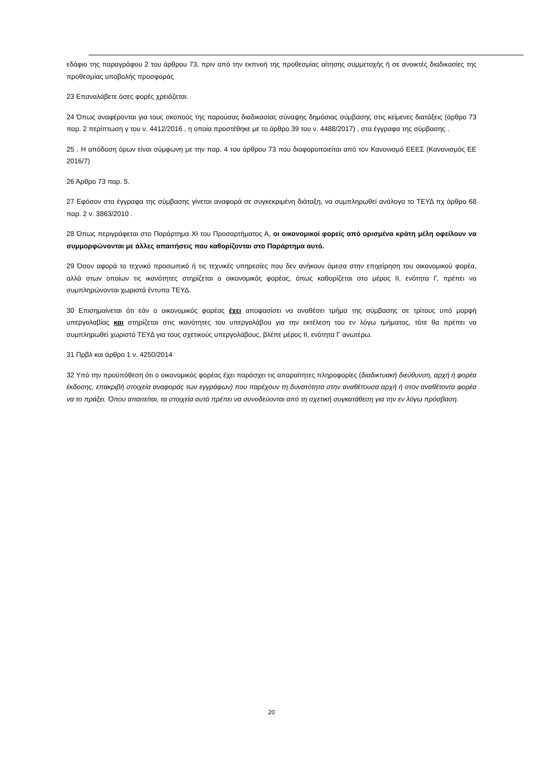εδάφιο της παραγράφου 2 του άρθρου 73, πριν από την εκπνοή της προθεσμίας αίτησης συμμετοχής ή σε ανοικτές διαδικασίες της προθεσμίας υποβολής προσφοράς
23 Επαναλάβετε όσες φορές χρειάζεται.
24 Όπως αναφέρονται για τους σκοπούς της παρούσας διαδικασίας σύναψης δημόσιας σύμβασης στις κείμενες διατάξεις (άρθρο 73 παρ. 2 περίπτωση γ του ν. 4412/2016 , η οποία προστέθηκε με το άρθρο 39 του ν. 4488/2017) , στα έγγραφα της σύμβασης .
25 . Η απόδοση όρων είναι σύμφωνη με την παρ. 4 του άρθρου 73 που διαφοροποιείται από τον Κανονισμό ΕΕΕΣ (Κανονισμός ΕΕ 2016/7)
26 Άρθρο 73 παρ. 5.
27 Εφόσον στα έγγραφα της σύμβασης γίνεται αναφορά σε συγκεκριμένη διάταξη, να συμπληρωθεί ανάλογα το ΤΕΥΔ πχ άρθρο 68 παρ. 2 ν. 3863/2010 .
28 Όπως περιγράφεται στο Παράρτημα XI του Προσαρτήματος Α, οι οικονομικοί φορείς από ορισμένα κράτη μέλη οφείλουν να συμμορφώνονται με άλλες απαιτήσεις που καθορίζονται στο Παράρτημα αυτό.
29 Όσον αφορά το τεχνικό προσωπικό ή τις τεχνικές υπηρεσίες που δεν ανήκουν άμεσα στην επιχείρηση του οικονομικού φορέα, αλλά στων οποίων τις ικανότητες στηρίζεται ο οικονομικός φορέας, όπως καθορίζεται στο μέρος ΙΙ, ενότητα Γ, πρέπει να συμπληρώνονται χωριστά έντυπα ΤΕΥΔ.
30 Επισημαίνεται ότι εάν ο οικονομικός φορέας έχει αποφασίσει να αναθέσει τμήμα της σύμβασης σε τρίτους υπό μορφή υπεργολαβίας και στηρίζεται στις ικανότητες του υπεργολάβου για την εκτέλεση του εν λόγω τμήματος, τότε θα πρέπει να συμπληρωθεί χωριστό ΤΕΥΔ για τους σχετικούς υπεργολάβους, βλέπε μέρος ΙΙ, ενότητα Γ ανωτέρω.
31 Πρβλ και άρθρο 1 ν. 4250/2014
32 Υπό την προϋπόθεση ότι ο οικονομικός φορέας έχει παράσχει τις απαραίτητες πληροφορίες (διαδικτυακή διεύθυνση, αρχή ή φορέα έκδοσης, επακριβή στοιχεία αναφοράς των εγγράφων) που παρέχουν τη δυνατότητα στην αναθέτουσα αρχή ή στον αναθέτοντα φορέα να το πράξει. Όπου απαιτείται, τα στοιχεία αυτά πρέπει να συνοδεύονται από τη σχετική συγκατάθεση για την εν λόγω πρόσβαση.
20